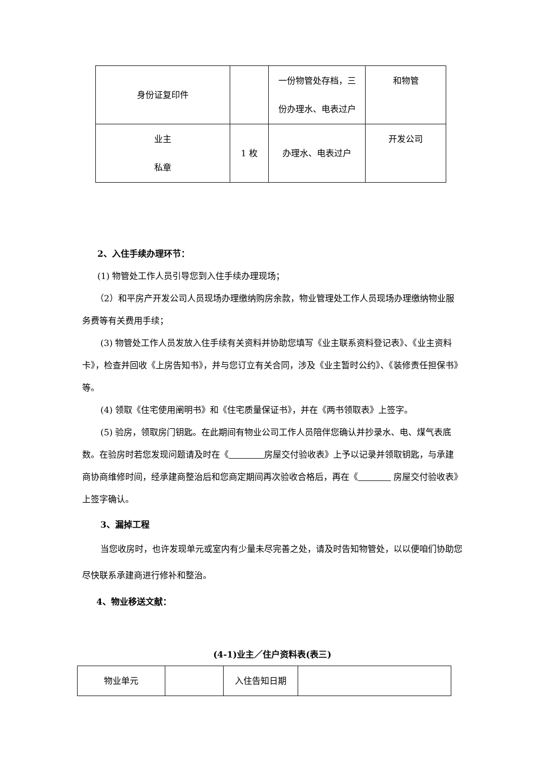| 身份证复印件 | | 一份物管处存档，三 份办理水、电表过户 | 和物管 |
| 业主 私章 | 1 枚 | 办理水、电表过户 | 开发公司 |
2、入住手续办理环节：
(1) 物管处工作人员引导您到入住手续办理现场；
（2）和平房产开发公司人员现场办理缴纳购房余款，物业管理处工作人员现场办理缴纳物业服务费等有关费用手续；
(3) 物管处工作人员发放入住手续有关资料并协助您填写《业主联系资料登记表》、《业主资料卡》，检查并回收《上房告知书》，并与您订立有关合同，涉及《业主暂时公约》、《装修责任担保书》等。
(4) 领取《住宅使用阐明书》和《住宅质量保证书》，并在《两书领取表》上签字。
(5) 验房，领取房门钥匙。在此期间有物业公司工作人员陪伴您确认并抄录水、电、煤气表底数。在验房时若您发现问题请及时在《 房屋交付验收表》上予以记录并领取钥匙，与承建商协商维修时间，经承建商整治后和您商定期间再次验收合格后，再在《 房屋交付验收表》上签字确认。
3、漏掉工程
当您收房时，也许发现单元或室内有少量未尽完善之处，请及时告知物管处，以以便咱们协助您尽快联系承建商进行修补和整治。
4、物业移送文献：
(4-1)业主／住户资料表(表三)
| 物业单元 | | 入住告知日期 | |